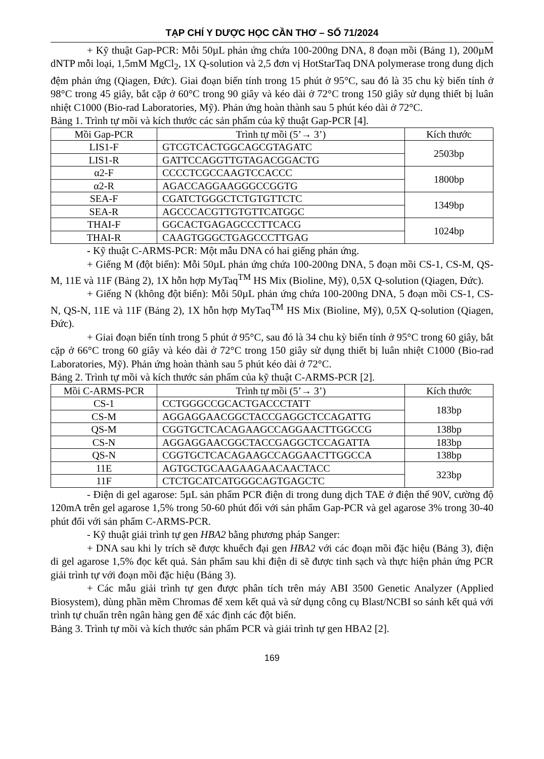TẠP CHÍ Y DƯỢC HỌC CẦN THƠ – SỐ 71/2024
+ Kỹ thuật Gap-PCR: Mỗi 50µL phản ứng chứa 100-200ng DNA, 8 đoạn mồi (Bảng 1), 200µM dNTP mỗi loại, 1,5mM MgCl<sub>2</sub>, 1X Q-solution và 2,5 đơn vị HotStarTaq DNA polymerase trong dung dịch đệm phản ứng (Qiagen, Đức). Giai đoạn biến tính trong 15 phút ở 95°C, sau đó là 35 chu kỳ biến tính ở 98°C trong 45 giây, bắt cặp ở 60°C trong 90 giây và kéo dài ở 72°C trong 150 giây sử dụng thiết bị luân nhiệt C1000 (Bio-rad Laboratories, Mỹ). Phản ứng hoàn thành sau 5 phút kéo dài ở 72°C.
Bảng 1. Trình tự mồi và kích thước các sản phẩm của kỹ thuật Gap-PCR [4].
| Mồi Gap-PCR | Trình tự mồi (5’→ 3’) | Kích thước |
| --- | --- | --- |
| LIS1-F | GTCGTCACTGGCAGCGTAGATC | 2503bp |
| LIS1-R | GATTCCAGGTTGTAGACGGACTG | |
| α2-F | CCCCTCGCCAAGTCCACCC | 1800bp |
| α2-R | AGACCAGGAAGGGCCGGTG | |
| SEA-F | CGATCTGGGCTCTGTGTTCTC | 1349bp |
| SEA-R | AGCCCACGTTGTGTTCATGGC | |
| THAI-F | GGCACTGAGAGCCCTTCACG | 1024bp |
| THAI-R | CAAGTGGGCTGAGCCCTTGAG | |
- Kỹ thuật C-ARMS-PCR: Một mẫu DNA có hai giếng phản ứng.
+ Giếng M (đột biến): Mỗi 50µL phản ứng chứa 100-200ng DNA, 5 đoạn mồi CS-1, CS-M, QS-M, 11E và 11F (Bảng 2), 1X hỗn hợp MyTaq<sup>TM</sup> HS Mix (Bioline, Mỹ), 0,5X Q-solution (Qiagen, Đức).
+ Giếng N (không đột biến): Mỗi 50µL phản ứng chứa 100-200ng DNA, 5 đoạn mồi CS-1, CS-N, QS-N, 11E và 11F (Bảng 2), 1X hỗn hợp MyTaq<sup>TM</sup> HS Mix (Bioline, Mỹ), 0,5X Q-solution (Qiagen, Đức).
+ Giai đoạn biến tính trong 5 phút ở 95°C, sau đó là 34 chu kỳ biến tính ở 95°C trong 60 giây, bắt cặp ở 66°C trong 60 giây và kéo dài ở 72°C trong 150 giây sử dụng thiết bị luân nhiệt C1000 (Bio-rad Laboratories, Mỹ). Phản ứng hoàn thành sau 5 phút kéo dài ở 72°C.
Bảng 2. Trình tự mồi và kích thước sản phẩm của kỹ thuật C-ARMS-PCR [2].
| Mồi C-ARMS-PCR | Trình tự mồi (5’→ 3’) | Kích thước |
| --- | --- | --- |
| CS-1 | CCTGGGCCGCACTGACCCTATT | 183bp |
| CS-M | AGGAGGAACGGCTACCGAGGCTCCAGATTG | |
| QS-M | CGGTGCTCACAGAAGCCAGGAACTTGGCCG | 138bp |
| CS-N | AGGAGGAACGGCTACCGAGGCTCCAGATTA | 183bp |
| QS-N | CGGTGCTCACAGAAGCCAGGAACTTGGCCA | 138bp |
| 11E | AGTGCTGCAAGAAGAACAACTACC | 323bp |
| 11F | CTCTGCATCATGGGCAGTGAGCTC | |
- Điện di gel agarose: 5µL sản phẩm PCR điện di trong dung dịch TAE ở điện thế 90V, cường độ 120mA trên gel agarose 1,5% trong 50-60 phút đối với sản phẩm Gap-PCR và gel agarose 3% trong 30-40 phút đối với sản phẩm C-ARMS-PCR.
- Kỹ thuật giải trình tự gen HBA2 bằng phương pháp Sanger:
+ DNA sau khi ly trích sẽ được khuếch đại gen HBA2 với các đoạn mồi đặc hiệu (Bảng 3), điện di gel agarose 1,5% đọc kết quả. Sản phẩm sau khi điện di sẽ được tinh sạch và thực hiện phản ứng PCR giải trình tự với đoạn mồi đặc hiệu (Bảng 3).
+ Các mẫu giải trình tự gen được phân tích trên máy ABI 3500 Genetic Analyzer (Applied Biosystem), dùng phần mềm Chromas để xem kết quả và sử dụng công cụ Blast/NCBI so sánh kết quả với trình tự chuẩn trên ngân hàng gen để xác định các đột biến.
Bảng 3. Trình tự mồi và kích thước sản phẩm PCR và giải trình tự gen HBA2 [2].
169